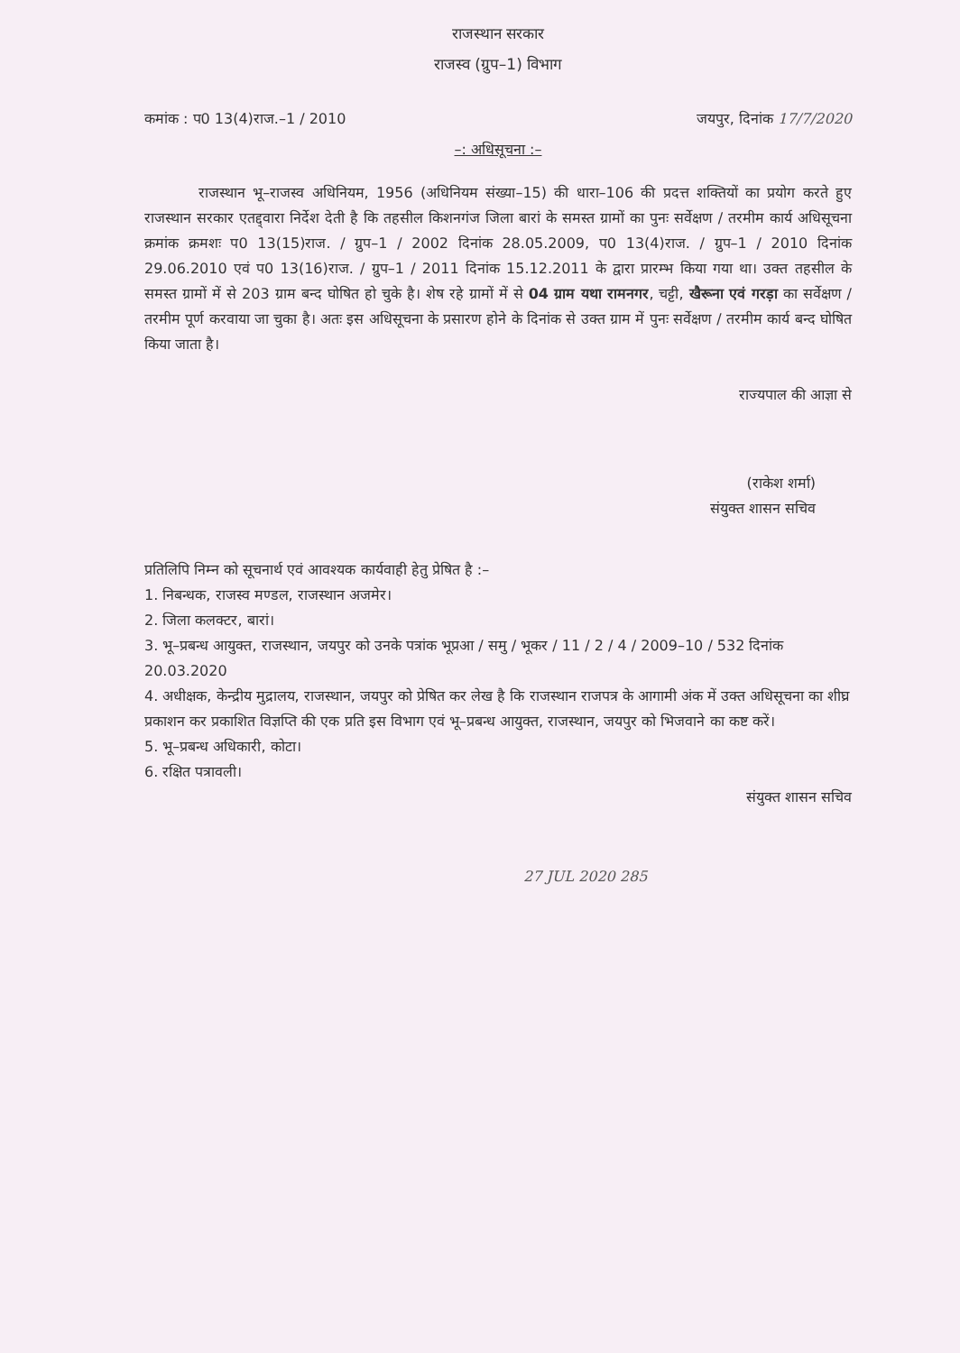राजस्थान सरकार
राजस्व (ग्रुप–1) विभाग
कमांक : प0 13(4)राज.–1 / 2010 जयपुर, दिनांक 17/7/2020
–: अधिसूचना :–
राजस्थान भू–राजस्व अधिनियम, 1956 (अधिनियम संख्या–15) की धारा–106 की प्रदत्त शक्तियों का प्रयोग करते हुए राजस्थान सरकार एतद्द्वारा निर्देश देती है कि तहसील किशनगंज जिला बारां के समस्त ग्रामों का पुनः सर्वेक्षण / तरमीम कार्य अधिसूचना क्रमांक क्रमशः प0 13(15)राज. / ग्रुप–1 / 2002 दिनांक 28.05.2009, प0 13(4)राज. / ग्रुप–1 / 2010 दिनांक 29.06.2010 एवं प0 13(16)राज. / ग्रुप–1 / 2011 दिनांक 15.12.2011 के द्वारा प्रारम्भ किया गया था। उक्त तहसील के समस्त ग्रामों में से 203 ग्राम बन्द घोषित हो चुके है। शेष रहे ग्रामों में से 04 ग्राम यथा रामनगर, चट्टी, खैरूना एवं गरड़ा का सर्वेक्षण / तरमीम पूर्ण करवाया जा चुका है। अतः इस अधिसूचना के प्रसारण होने के दिनांक से उक्त ग्राम में पुनः सर्वेक्षण / तरमीम कार्य बन्द घोषित किया जाता है।
राज्यपाल की आज्ञा से
(राकेश शर्मा)
संयुक्त शासन सचिव
प्रतिलिपि निम्न को सूचनार्थ एवं आवश्यक कार्यवाही हेतु प्रेषित है :–
1. निबन्धक, राजस्व मण्डल, राजस्थान अजमेर।
2. जिला कलक्टर, बारां।
3. भू–प्रबन्ध आयुक्त, राजस्थान, जयपुर को उनके पत्रांक भूप्रआ / समु / भूकर / 11 / 2 / 4 / 2009–10 / 532 दिनांक 20.03.2020
4. अधीक्षक, केन्द्रीय मुद्रालय, राजस्थान, जयपुर को प्रेषित कर लेख है कि राजस्थान राजपत्र के आगामी अंक में उक्त अधिसूचना का शीघ्र प्रकाशन कर प्रकाशित विज्ञप्ति की एक प्रति इस विभाग एवं भू–प्रबन्ध आयुक्त, राजस्थान, जयपुर को भिजवाने का कष्ट करें।
5. भू–प्रबन्ध अधिकारी, कोटा।
6. रक्षित पत्रावली।
संयुक्त शासन सचिव
27 JUL 2020 285